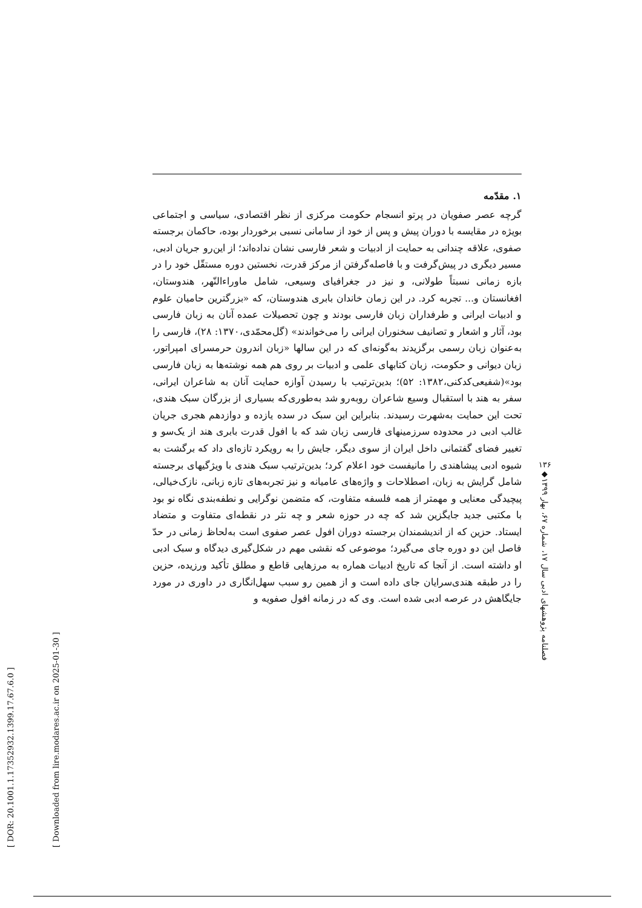[ DOR: 20.1001.1.17352932.1399.17.67.6.0 ]
[ Downloaded from lire.modares.ac.ir on 2025-01-30 ]
۱. مقدّمه
گرچه عصر صفویان در پرتو انسجام حکومت مرکزی از نظر اقتصادی، سیاسی و اجتماعی بویژه در مقایسه با دوران پیش و پس از خود از سامانی نسبی برخوردار بوده، حاکمان برجسته صفوی، علاقه چندانی به حمایت از ادبیات و شعر فارسی نشان نداده‌اند؛ از این‌رو جریان ادبی، مسیر دیگری در پیش‌گرفت و با فاصله‌گرفتن از مرکز قدرت، نخستین دوره مستقّل خود را در بازه زمانی نسبتاً طولانی، و نیز در جغرافیای وسیعی، شامل ماوراءالنّهر، هندوستان، افغانستان و... تجربه کرد. در این زمان خاندان بابری هندوستان، که «بزرگترین حامیان علوم و ادبیات ایرانی و طرفداران زبان فارسی بودند و چون تحصیلات عمده آنان به زبان فارسی بود، آثار و اشعار و تصانیف سخنوران ایرانی را می‌خواندند» (گل‌محمّدی،۱۳۷۰: ۲۸)، فارسی را به‌عنوان زبان رسمی برگزیدند به‌گونه‌ای که در این سالها «زبان اندرون حرمسرای امپراتور، زبان دیوانی و حکومت، زبان کتابهای علمی و ادبیات بر روی هم همه نوشته‌ها به زبان فارسی بود»(شفیعی‌کدکنی،۱۳۸۲: ۵۲)؛ بدین‌ترتیب با رسیدن آوازه حمایت آنان به شاعران ایرانی، سفر به هند با استقبال وسیع شاعران روبه‌رو شد به‌طوری‌که بسیاری از بزرگان سبک هندی، تحت این حمایت به‌شهرت رسیدند. بنابراین این سبک در سده یازده و دوازدهم هجری جریان غالب ادبی در محدوده سرزمینهای فارسی زبان شد که با افول قدرت بابری هند از یک‌سو و تغییر فضای گفتمانی داخل ایران از سوی دیگر، جایش را به رویکرد تازه‌ای داد که برگشت به شیوه ادبی پیشاهندی را مانیفست خود اعلام کرد؛ بدین‌ترتیب سبک هندی با ویژگیهای برجسته شامل گرایش به زبان، اصطلاحات و واژه‌های عامیانه و نیز تجربه‌های تازه زبانی، نازک‌خیالی، پیچیدگی معنایی و مهمتر از همه فلسفه متفاوت، که متضمن نوگرایی و نطفه‌بندی نگاه نو بود با مکتبی جدید جایگزین شد که چه در حوزه شعر و چه نثر در نقطه‌ای متفاوت و متضاد ایستاد. حزین که از اندیشمندان برجسته دوران افول عصر صفوی است به‌لحاظ زمانی در حدّ فاصل این دو دوره جای می‌گیرد؛ موضوعی که نقشی مهم در شکل‌گیری دیدگاه و سبک ادبی او داشته است. از آنجا که تاریخ ادبیات هماره به مرزهایی قاطع و مطلق تأکید ورزیده، حزین را در طبقه هندی‌سرایان جای داده است و از همین رو سبب سهل‌انگاری در داوری در مورد جایگاهش در عرصه ادبی شده است. وی که در زمانه افول صفویه و
۱۳۶
◆
فصلنامه پژوهشهای ادبی سال ۱۷، شماره ۶۷، بهار ۱۳۹۹